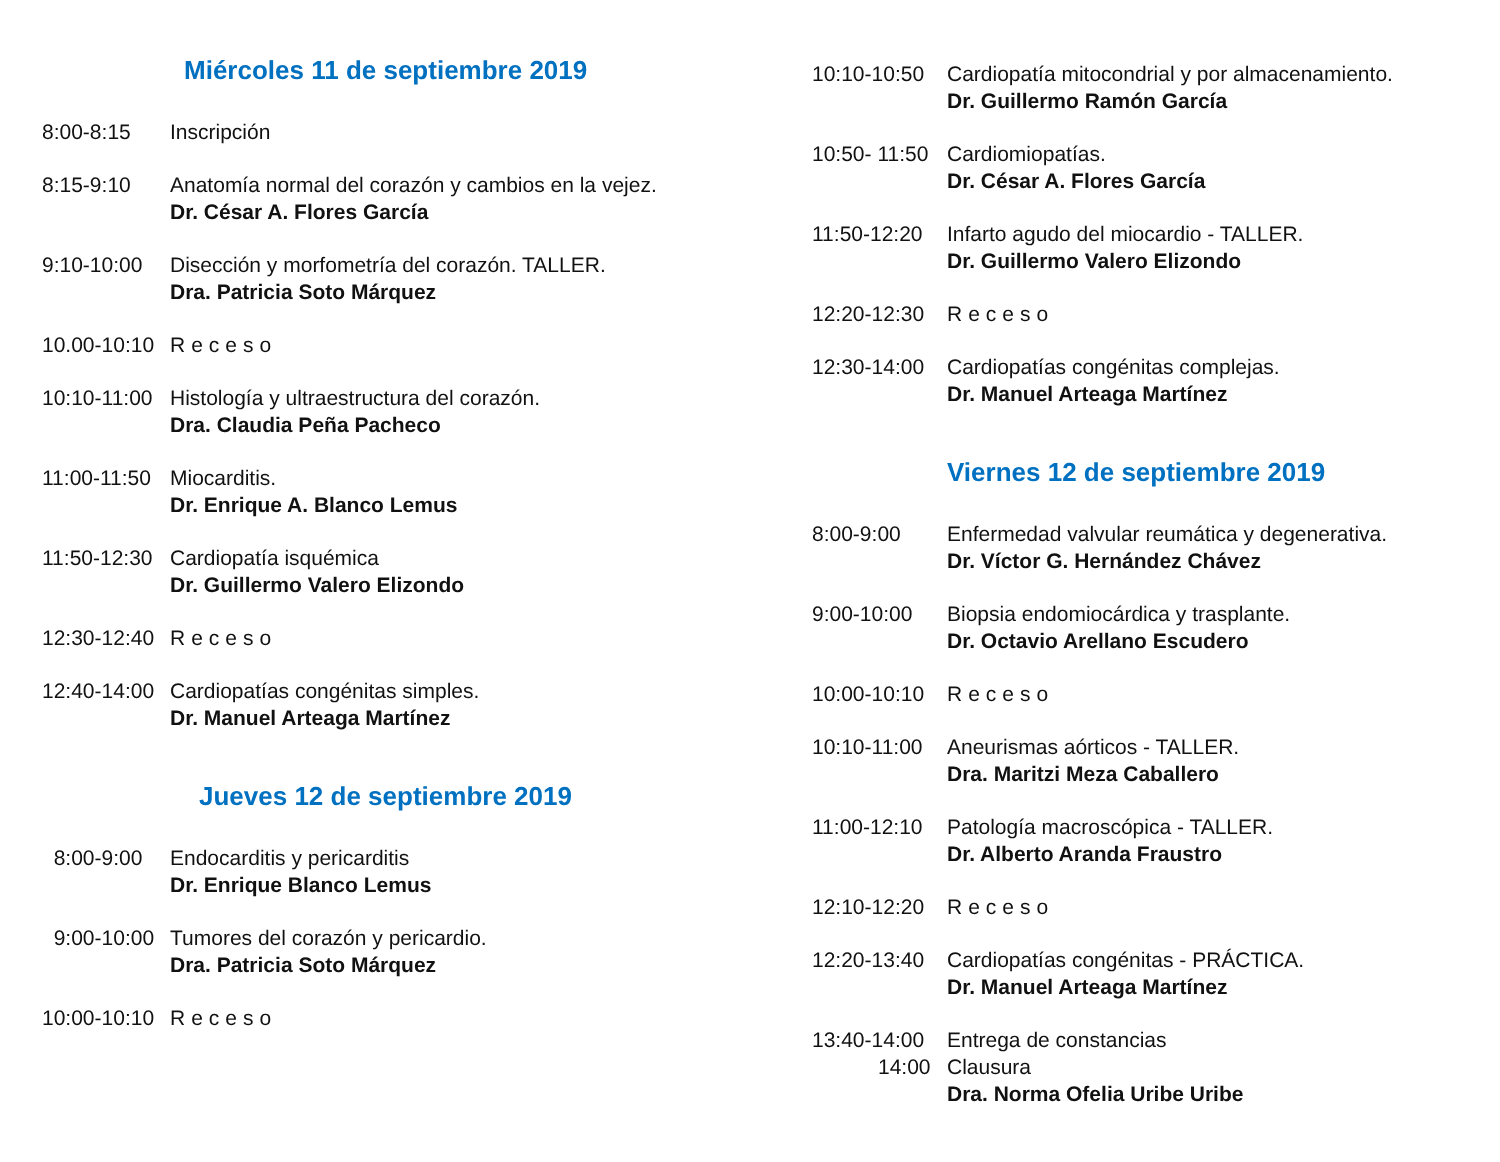Miércoles 11 de septiembre 2019
8:00-8:15 Inscripción
8:15-9:10 Anatomía normal del corazón y cambios en la vejez.
Dr. César A. Flores García
9:10-10:00 Disección y morfometría del corazón. TALLER.
Dra. Patricia Soto Márquez
10.00-10:10
Receso
10:10-11:00
Histología y ultraestructura del corazón.
Dra. Claudia Peña Pacheco
11:00-11:50
Miocarditis.
Dr. Enrique A. Blanco Lemus
11:50-12:30
Cardiopatía isquémica
Dr. Guillermo Valero Elizondo
12:30-12:40
Receso
12:40-14:00
Cardiopatías congénitas simples.
Dr. Manuel Arteaga Martínez
Jueves 12 de septiembre 2019
8:00-9:00 Endocarditis y pericarditis
Dr. Enrique Blanco Lemus
9:00-10:00 Tumores del corazón y pericardio.
Dra. Patricia Soto Márquez
10:00-10:10
Receso
10:10-10:50
Cardiopatía mitocondrial y por almacenamiento.
Dr. Guillermo Ramón García
10:50- 11:50
Cardiomiopatías.
Dr. César A. Flores García
11:50-12:20
Infarto agudo del miocardio - TALLER.
Dr. Guillermo Valero Elizondo
12:20-12:30
Receso
12:30-14:00
Cardiopatías congénitas complejas.
Dr. Manuel Arteaga Martínez
Viernes 12 de septiembre 2019
8:00-9:00 Enfermedad valvular reumática y degenerativa.
Dr. Víctor G. Hernández Chávez
9:00-10:00 Biopsia endomiocárdica y trasplante.
Dr. Octavio Arellano Escudero
10:00-10:10
Receso
10:10-11:00
Aneurismas aórticos - TALLER.
Dra. Maritzi Meza Caballero
11:00-12:10
Patología macroscópica - TALLER.
Dr. Alberto Aranda Fraustro
12:10-12:20
Receso
12:20-13:40
Cardiopatías congénitas - PRÁCTICA.
Dr. Manuel Arteaga Martínez
13:40-14:00
14:00
Entrega de constancias
Clausura
Dra. Norma Ofelia Uribe Uribe